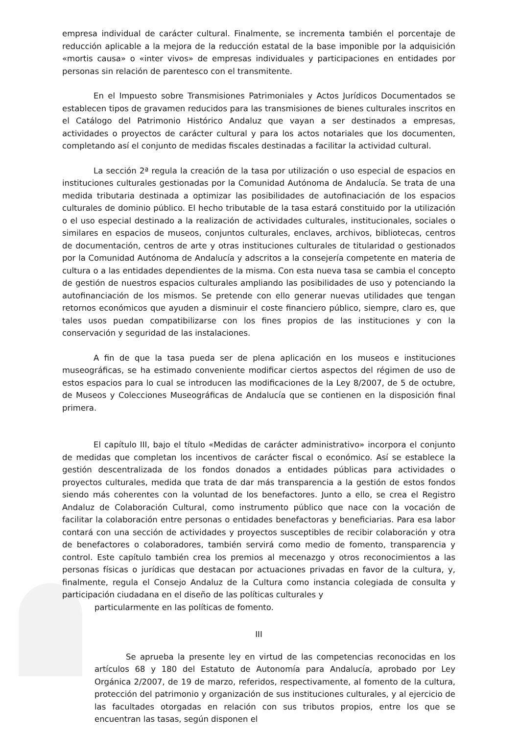empresa individual de carácter cultural. Finalmente, se incrementa también el porcentaje de reducción aplicable a la mejora de la reducción estatal de la base imponible por la adquisición «mortis causa» o «inter vivos» de empresas individuales y participaciones en entidades por personas sin relación de parentesco con el transmitente.
En el Impuesto sobre Transmisiones Patrimoniales y Actos Jurídicos Documentados se establecen tipos de gravamen reducidos para las transmisiones de bienes culturales inscritos en el Catálogo del Patrimonio Histórico Andaluz que vayan a ser destinados a empresas, actividades o proyectos de carácter cultural y para los actos notariales que los documenten, completando así el conjunto de medidas fiscales destinadas a facilitar la actividad cultural.
La sección 2ª regula la creación de la tasa por utilización o uso especial de espacios en instituciones culturales gestionadas por la Comunidad Autónoma de Andalucía. Se trata de una medida tributaria destinada a optimizar las posibilidades de autofinaciación de los espacios culturales de dominio público. El hecho tributable de la tasa estará constituido por la utilización o el uso especial destinado a la realización de actividades culturales, institucionales, sociales o similares en espacios de museos, conjuntos culturales, enclaves, archivos, bibliotecas, centros de documentación, centros de arte y otras instituciones culturales de titularidad o gestionados por la Comunidad Autónoma de Andalucía y adscritos a la consejería competente en materia de cultura o a las entidades dependientes de la misma. Con esta nueva tasa se cambia el concepto de gestión de nuestros espacios culturales ampliando las posibilidades de uso y potenciando la autofinanciación de los mismos. Se pretende con ello generar nuevas utilidades que tengan retornos económicos que ayuden a disminuir el coste financiero público, siempre, claro es, que tales usos puedan compatibilizarse con los fines propios de las instituciones y con la conservación y seguridad de las instalaciones.
A fin de que la tasa pueda ser de plena aplicación en los museos e instituciones museográficas, se ha estimado conveniente modificar ciertos aspectos del régimen de uso de estos espacios para lo cual se introducen las modificaciones de la Ley 8/2007, de 5 de octubre, de Museos y Colecciones Museográficas de Andalucía que se contienen en la disposición final primera.
El capítulo III, bajo el título «Medidas de carácter administrativo» incorpora el conjunto de medidas que completan los incentivos de carácter fiscal o económico. Así se establece la gestión descentralizada de los fondos donados a entidades públicas para actividades o proyectos culturales, medida que trata de dar más transparencia a la gestión de estos fondos siendo más coherentes con la voluntad de los benefactores. Junto a ello, se crea el Registro Andaluz de Colaboración Cultural, como instrumento público que nace con la vocación de facilitar la colaboración entre personas o entidades benefactoras y beneficiarias. Para esa labor contará con una sección de actividades y proyectos susceptibles de recibir colaboración y otra de benefactores o colaboradores, también servirá como medio de fomento, transparencia y control. Este capítulo también crea los premios al mecenazgo y otros reconocimientos a las personas físicas o jurídicas que destacan por actuaciones privadas en favor de la cultura, y, finalmente, regula el Consejo Andaluz de la Cultura como instancia colegiada de consulta y participación ciudadana en el diseño de las políticas culturales y
particularmente en las políticas de fomento.
III
Se aprueba la presente ley en virtud de las competencias reconocidas en los artículos 68 y 180 del Estatuto de Autonomía para Andalucía, aprobado por Ley Orgánica 2/2007, de 19 de marzo, referidos, respectivamente, al fomento de la cultura, protección del patrimonio y organización de sus instituciones culturales, y al ejercicio de las facultades otorgadas en relación con sus tributos propios, entre los que se encuentran las tasas, según disponen el